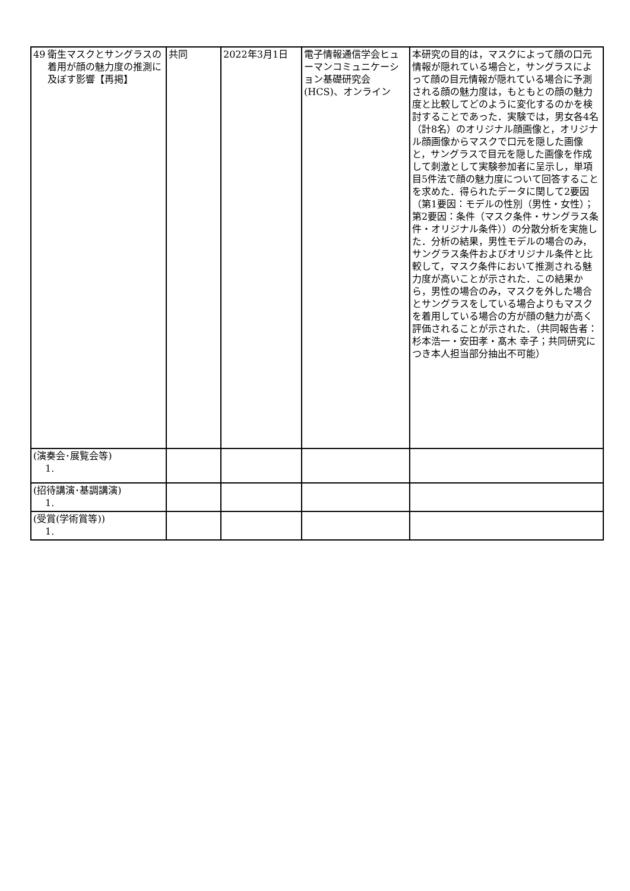| 49 衛生マスクとサングラスの着用が顔の魅力度の推測に及ぼす影響【再掲】 | 共同 | 2022年3月1日 | 電子情報通信学会ヒューマンコミュニケーション基礎研究会(HCS)、オンライン | 本研究の目的は，マスクによって顔の口元情報が隠れている場合と，サングラスによって顔の目元情報が隠れている場合に予測される顔の魅力度は，もともとの顔の魅力度と比較してどのように変化するのかを検討することであった．実験では，男女各4名（計8名）のオリジナル顔画像と，オリジナル顔画像からマスクで口元を隠した画像と，サングラスで目元を隠した画像を作成して刺激として実験参加者に呈示し，単項目5件法で顔の魅力度について回答することを求めた．得られたデータに関して2要因（第1要因：モデルの性別（男性・女性）；第2要因：条件（マスク条件・サングラス条件・オリジナル条件））の分散分析を実施した．分析の結果，男性モデルの場合のみ，サングラス条件およびオリジナル条件と比較して，マスク条件において推測される魅力度が高いことが示された．この結果から，男性の場合のみ，マスクを外した場合とサングラスをしている場合よりもマスクを着用している場合の方が顔の魅力が高く評価されることが示された．（共同報告者：杉本浩一・安田孝・髙木 幸子；共同研究につき本人担当部分抽出不可能） |
| (演奏会･展覧会等) 1. | | | | |
| (招待講演･基調講演) 1. | | | | |
| (受賞(学術賞等)) 1. | | | | |